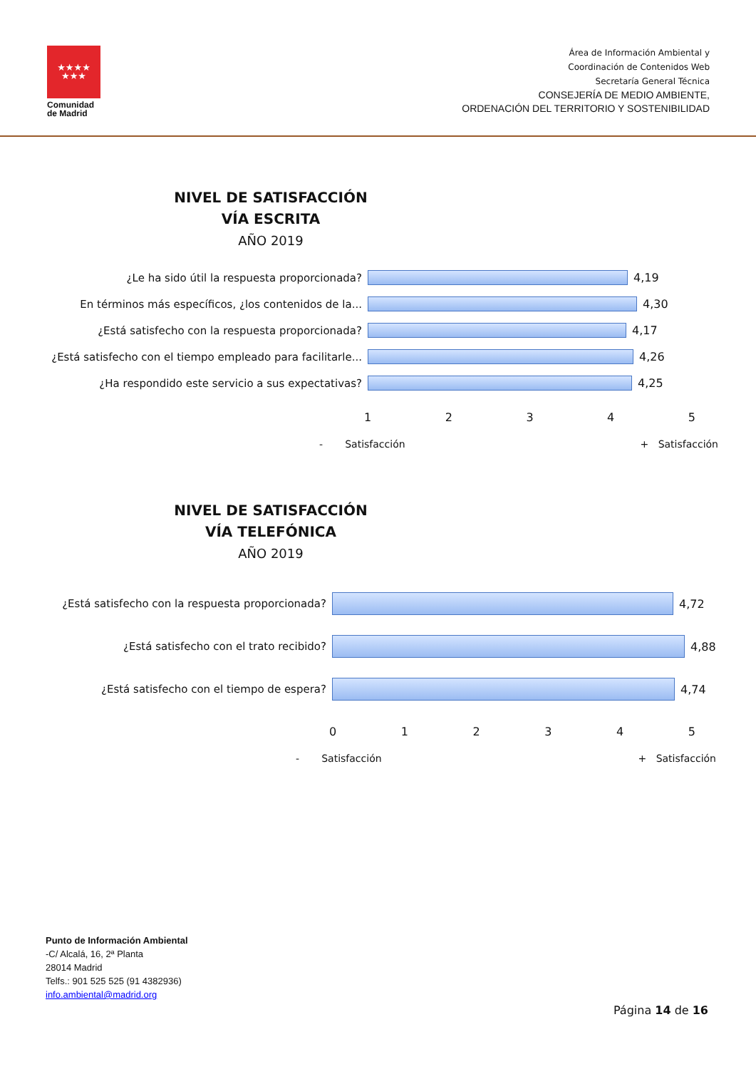★★★★
★★★
Comunidad
de Madrid
Área de Información Ambiental y
Coordinación de Contenidos Web
Secretaría General Técnica
CONSEJERÍA DE MEDIO AMBIENTE,
ORDENACIÓN DEL TERRITORIO Y SOSTENIBILIDAD
NIVEL DE SATISFACCIÓN
VÍA ESCRITA
AÑO 2019
¿Le ha sido útil la respuesta proporcionada? 4,19
En términos más específicos, ¿los contenidos de la... 4,30
¿Está satisfecho con la respuesta proporcionada? 4,17
¿Está satisfecho con el tiempo empleado para facilitarle...
4,26
¿Ha respondido este servicio a sus expectativas? 4,25
1 2 3 4 5
- Satisfacción + Satisfacción
NIVEL DE SATISFACCIÓN
VÍA TELEFÓNICA
AÑO 2019
¿Está satisfecho con la respuesta proporcionada? 4,72
¿Está satisfecho con el trato recibido? 4,88
¿Está satisfecho con el tiempo de espera? 4,74
0 1 2 3 4 5
- Satisfacción + Satisfacción
Punto de Información Ambiental
-C/ Alcalá, 16, 2ª Planta
28014 Madrid
Telfs.: 901 525 525 (91 4382936)
info.ambiental@madrid.org
Página 14 de 16